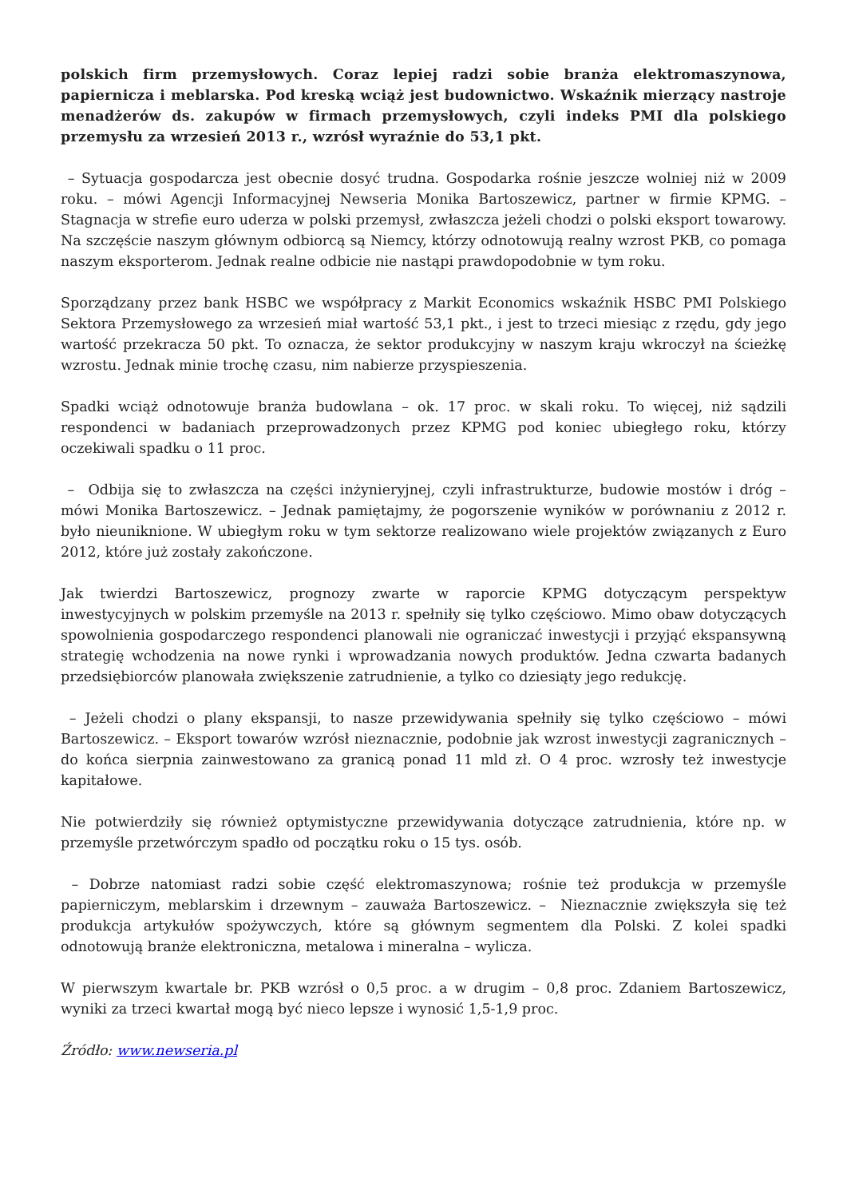polskich firm przemysłowych. Coraz lepiej radzi sobie branża elektromaszynowa, papiernicza i meblarska. Pod kreską wciąż jest budownictwo. Wskaźnik mierzący nastroje menadżerów ds. zakupów w firmach przemysłowych, czyli indeks PMI dla polskiego przemysłu za wrzesień 2013 r., wzrósł wyraźnie do 53,1 pkt.
– Sytuacja gospodarcza jest obecnie dosyć trudna. Gospodarka rośnie jeszcze wolniej niż w 2009 roku. – mówi Agencji Informacyjnej Newseria Monika Bartoszewicz, partner w firmie KPMG. – Stagnacja w strefie euro uderza w polski przemysł, zwłaszcza jeżeli chodzi o polski eksport towarowy. Na szczęście naszym głównym odbiorcą są Niemcy, którzy odnotowują realny wzrost PKB, co pomaga naszym eksporterom. Jednak realne odbicie nie nastąpi prawdopodobnie w tym roku.
Sporządzany przez bank HSBC we współpracy z Markit Economics wskaźnik HSBC PMI Polskiego Sektora Przemysłowego za wrzesień miał wartość 53,1 pkt., i jest to trzeci miesiąc z rzędu, gdy jego wartość przekracza 50 pkt. To oznacza, że sektor produkcyjny w naszym kraju wkroczył na ścieżkę wzrostu. Jednak minie trochę czasu, nim nabierze przyspieszenia.
Spadki wciąż odnotowuje branża budowlana – ok. 17 proc. w skali roku. To więcej, niż sądzili respondenci w badaniach przeprowadzonych przez KPMG pod koniec ubiegłego roku, którzy oczekiwali spadku o 11 proc.
– Odbija się to zwłaszcza na części inżynieryjnej, czyli infrastrukturze, budowie mostów i dróg – mówi Monika Bartoszewicz. – Jednak pamiętajmy, że pogorszenie wyników w porównaniu z 2012 r. było nieuniknione. W ubiegłym roku w tym sektorze realizowano wiele projektów związanych z Euro 2012, które już zostały zakończone.
Jak twierdzi Bartoszewicz, prognozy zwarte w raporcie KPMG dotyczącym perspektyw inwestycyjnych w polskim przemyśle na 2013 r. spełniły się tylko częściowo. Mimo obaw dotyczących spowolnienia gospodarczego respondenci planowali nie ograniczać inwestycji i przyjąć ekspansywną strategię wchodzenia na nowe rynki i wprowadzania nowych produktów. Jedna czwarta badanych przedsiębiorców planowała zwiększenie zatrudnienie, a tylko co dziesiąty jego redukcję.
– Jeżeli chodzi o plany ekspansji, to nasze przewidywania spełniły się tylko częściowo – mówi Bartoszewicz. – Eksport towarów wzrósł nieznacznie, podobnie jak wzrost inwestycji zagranicznych – do końca sierpnia zainwestowano za granicą ponad 11 mld zł. O 4 proc. wzrosły też inwestycje kapitałowe.
Nie potwierdziły się również optymistyczne przewidywania dotyczące zatrudnienia, które np. w przemyśle przetwórczym spadło od początku roku o 15 tys. osób.
– Dobrze natomiast radzi sobie część elektromaszynowa; rośnie też produkcja w przemyśle papierniczym, meblarskim i drzewnym – zauważa Bartoszewicz. – Nieznacznie zwiększyła się też produkcja artykułów spożywczych, które są głównym segmentem dla Polski. Z kolei spadki odnotowują branże elektroniczna, metalowa i mineralna – wylicza.
W pierwszym kwartale br. PKB wzrósł o 0,5 proc. a w drugim – 0,8 proc. Zdaniem Bartoszewicz, wyniki za trzeci kwartał mogą być nieco lepsze i wynosić 1,5-1,9 proc.
Źródło: www.newseria.pl